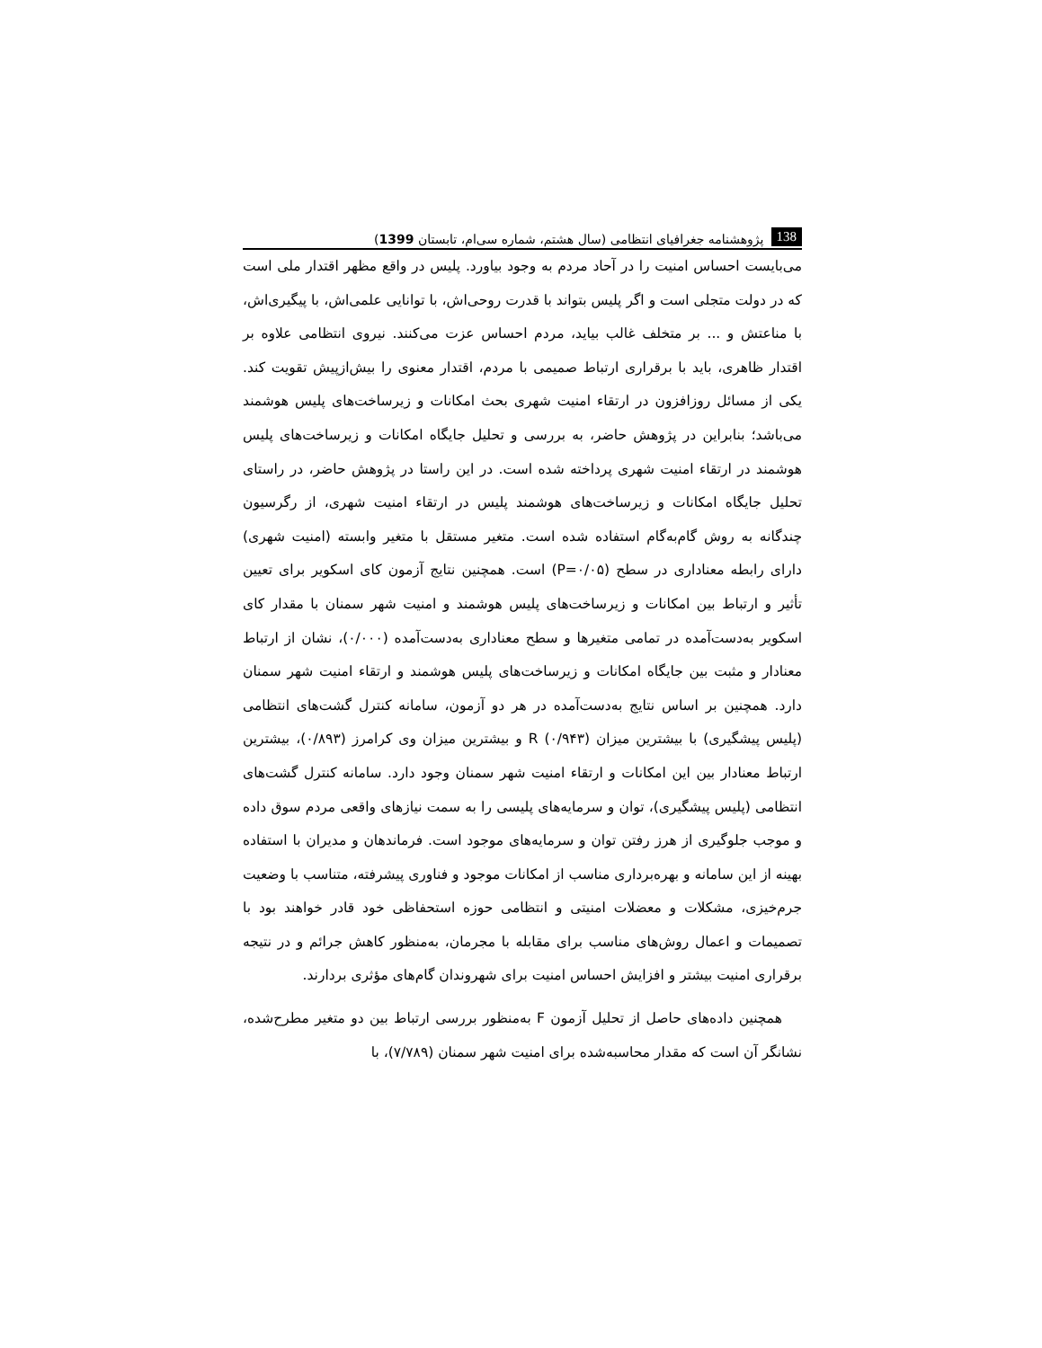138 پژوهشنامه جغرافیای انتظامی (سال هشتم، شماره سی‌ام، تابستان 1399)
می‌بایست احساس امنیت را در آحاد مردم به وجود بیاورد. پلیس در واقع مظهر اقتدار ملی است که در دولت متجلی است و اگر پلیس بتواند با قدرت روحی‌اش، با توانایی علمی‌اش، با پیگیری‌اش، با مناعتش و ... بر متخلف غالب بیاید، مردم احساس عزت می‌کنند. نیروی انتظامی علاوه بر اقتدار ظاهری، باید با برقراری ارتباط صمیمی با مردم، اقتدار معنوی را بیش‌ازپیش تقویت کند. یکی از مسائل روزافزون در ارتقاء امنیت شهری بحث امکانات و زیرساخت‌های پلیس هوشمند می‌باشد؛ بنابراین در پژوهش حاضر، به بررسی و تحلیل جایگاه امکانات و زیرساخت‌های پلیس هوشمند در ارتقاء امنیت شهری پرداخته شده است. در این راستا در پژوهش حاضر، در راستای تحلیل جایگاه امکانات و زیرساخت‌های هوشمند پلیس در ارتقاء امنیت شهری، از رگرسیون چندگانه به روش گام‌به‌گام استفاده شده است. متغیر مستقل با متغیر وابسته (امنیت شهری) دارای رابطه معناداری در سطح (P=۰/۰۵) است. همچنین نتایج آزمون کای اسکویر برای تعیین تأثیر و ارتباط بین امکانات و زیرساخت‌های پلیس هوشمند و امنیت شهر سمنان با مقدار کای اسکویر به‌دست‌آمده در تمامی متغیرها و سطح معناداری به‌دست‌آمده (۰/۰۰۰)، نشان از ارتباط معنادار و مثبت بین جایگاه امکانات و زیرساخت‌های پلیس هوشمند و ارتقاء امنیت شهر سمنان دارد. همچنین بر اساس نتایج به‌دست‌آمده در هر دو آزمون، سامانه کنترل گشت‌های انتظامی (پلیس پیشگیری) با بیشترین میزان R (۰/۹۴۳) و بیشترین میزان وی کرامرز (۰/۸۹۳)، بیشترین ارتباط معنادار بین این امکانات و ارتقاء امنیت شهر سمنان وجود دارد. سامانه کنترل گشت‌های انتظامی (پلیس پیشگیری)، توان و سرمایه‌های پلیسی را به سمت نیازهای واقعی مردم سوق داده و موجب جلوگیری از هرز رفتن توان و سرمایه‌های موجود است. فرماندهان و مدیران با استفاده بهینه از این سامانه و بهره‌برداری مناسب از امکانات موجود و فناوری پیشرفته، متناسب با وضعیت جرم‌خیزی، مشکلات و معضلات امنیتی و انتظامی حوزه استحفاظی خود قادر خواهند بود با تصمیمات و اعمال روش‌های مناسب برای مقابله با مجرمان، به‌منظور کاهش جرائم و در نتیجه برقراری امنیت بیشتر و افزایش احساس امنیت برای شهروندان گام‌های مؤثری بردارند.
همچنین داده‌های حاصل از تحلیل آزمون F به‌منظور بررسی ارتباط بین دو متغیر مطرح‌شده، نشانگر آن است که مقدار محاسبه‌شده برای امنیت شهر سمنان (۷/۷۸۹)، با